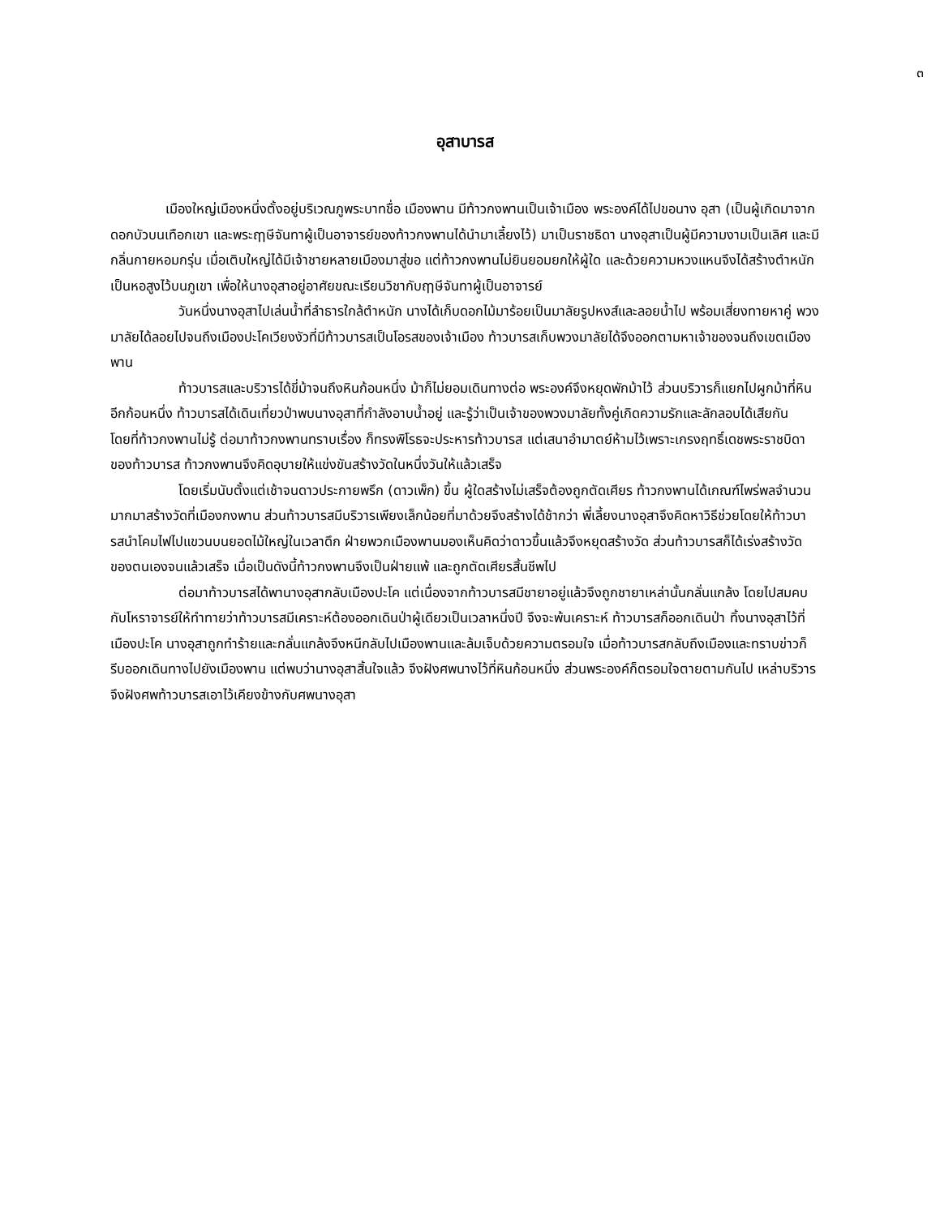๓
อุสาบารส
เมืองใหญ่เมืองหนึ่งตั้งอยู่บริเวณภูพระบาทชื่อ เมืองพาน มีท้าวกงพานเป็นเจ้าเมือง พระองค์ได้ไปขอนาง อุสา (เป็นผู้เกิดมาจากดอกบัวบนเทือกเขา และพระฤๅษีจันทาผู้เป็นอาจารย์ของท้าวกงพานได้นำมาเลี้ยงไว้) มาเป็นราชธิดา นางอุสาเป็นผู้มีความงามเป็นเลิศ และมีกลิ่นกายหอมกรุ่น เมื่อเติบใหญ่ได้มีเจ้าชายหลายเมืองมาสู่ขอ แต่ท้าวกงพานไม่ยินยอมยกให้ผู้ใด และด้วยความหวงแหนจึงได้สร้างตำหนักเป็นหอสูงไว้บนภูเขา เพื่อให้นางอุสาอยู่อาศัยขณะเรียนวิชากับฤๅษีจันทาผู้เป็นอาจารย์
วันหนึ่งนางอุสาไปเล่นน้ำที่ลำธารใกล้ตำหนัก นางได้เก็บดอกไม้มาร้อยเป็นมาลัยรูปหงส์และลอยน้ำไป พร้อมเสี่ยงทายหาคู่ พวงมาลัยได้ลอยไปจนถึงเมืองปะโคเวียงงัวที่มีท้าวบารสเป็นโอรสของเจ้าเมือง ท้าวบารสเก็บพวงมาลัยได้จึงออกตามหาเจ้าของจนถึงเขตเมืองพาน
ท้าวบารสและบริวารได้ขี่ม้าจนถึงหินก้อนหนึ่ง ม้าก็ไม่ยอมเดินทางต่อ พระองค์จึงหยุดพักม้าไว้ ส่วนบริวารก็แยกไปผูกม้าที่หินอีกก้อนหนึ่ง ท้าวบารสได้เดินเที่ยวป่าพบนางอุสาที่กำลังอาบน้ำอยู่ และรู้ว่าเป็นเจ้าของพวงมาลัยทั้งคู่เกิดความรักและลักลอบได้เสียกัน โดยที่ท้าวกงพานไม่รู้ ต่อมาท้าวกงพานทราบเรื่อง ก็ทรงพิโรธจะประหารท้าวบารส แต่เสนาอำมาตย์ห้ามไว้เพราะเกรงฤทธิ์เดชพระราชบิดาของท้าวบารส ท้าวกงพานจึงคิดอุบายให้แข่งขันสร้างวัดในหนึ่งวันให้แล้วเสร็จ
โดยเริ่มนับตั้งแต่เช้าจนดาวประกายพรึก (ดาวเพ็ก) ขึ้น ผู้ใดสร้างไม่เสร็จต้องถูกตัดเศียร ท้าวกงพานได้เกณฑ์ไพร่พลจำนวนมากมาสร้างวัดที่เมืองกงพาน ส่วนท้าวบารสมีบริวารเพียงเล็กน้อยที่มาด้วยจึงสร้างได้ช้ากว่า พี่เลี้ยงนางอุสาจึงคิดหาวิธีช่วยโดยให้ท้าวบารสนำโคมไฟไปแขวนบนยอดไม้ใหญ่ในเวลาดึก ฝ่ายพวกเมืองพานมองเห็นคิดว่าดาวขึ้นแล้วจึงหยุดสร้างวัด ส่วนท้าวบารสก็ได้เร่งสร้างวัดของตนเองจนแล้วเสร็จ เมื่อเป็นดังนี้ท้าวกงพานจึงเป็นฝ่ายแพ้ และถูกตัดเศียรสิ้นชีพไป
ต่อมาท้าวบารสได้พานางอุสากลับเมืองปะโค แต่เนื่องจากท้าวบารสมีชายาอยู่แล้วจึงถูกชายาเหล่านั้นกลั่นแกล้ง โดยไปสมคบกับโหราจารย์ให้ทำทายว่าท้าวบารสมีเคราะห์ต้องออกเดินป่าผู้เดียวเป็นเวลาหนึ่งปี จึงจะพ้นเคราะห์ ท้าวบารสก็ออกเดินป่า ทิ้งนางอุสาไว้ที่เมืองปะโค นางอุสาถูกทำร้ายและกลั่นแกล้งจึงหนีกลับไปเมืองพานและล้มเจ็บด้วยความตรอมใจ เมื่อท้าวบารสกลับถึงเมืองและทราบข่าวก็รีบออกเดินทางไปยังเมืองพาน แต่พบว่านางอุสาสิ้นใจแล้ว จึงฝังศพนางไว้ที่หินก้อนหนึ่ง ส่วนพระองค์ก็ตรอมใจตายตามกันไป เหล่าบริวารจึงฝังศพท้าวบารสเอาไว้เคียงข้างกับศพนางอุสา